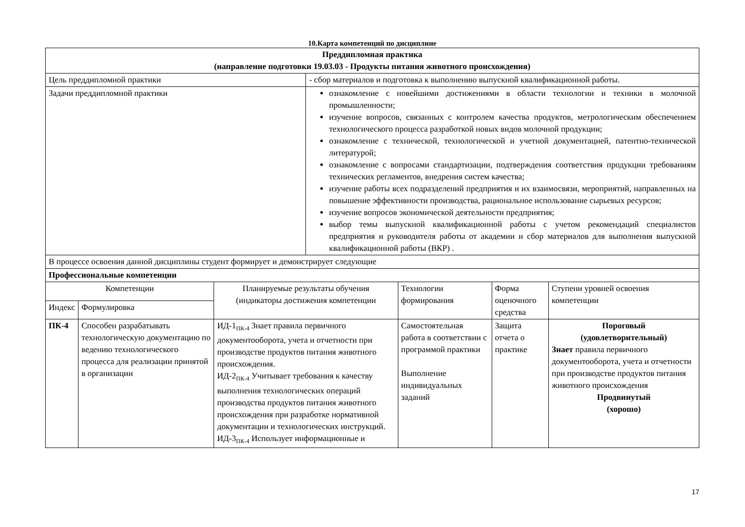10.Карта компетенций по дисциплине
| Преддипломная практика (направление подготовки 19.03.03 - Продукты питания животного происхождения) | | | | | | |
| Цель преддипломной практики | | | - сбор материалов и подготовка к выполнению выпускной квалификационной работы. | | | |
| Задачи преддипломной практики | | | ознакомление с новейшими достижениями в области технологии и техники в молочной промышленности; изучение вопросов, связанных с контролем качества продуктов, метрологическим обеспечением технологического процесса разработкой новых видов молочной продукции; ознакомление с технической, технологической и учетной документацией, патентно-технической литературой; ознакомление с вопросами стандартизации, подтверждения соответствия продукции требованиям технических регламентов, внедрения систем качества; изучение работы всех подразделений предприятия и их взаимосвязи, мероприятий, направленных на повышение эффективности производства, рациональное использование сырьевых ресурсов; изучение вопросов экономической деятельности предприятия; выбор темы выпускной квалификационной работы с учетом рекомендаций специалистов предприятия и руководителя работы от академии и сбор материалов для выполнения выпускной квалификационной работы (ВКР) . | | | |
| В процессе освоения данной дисциплины студент формирует и демонстрирует следующие | | | | | | |
| Профессиональные компетенции | | | | | | |
| Компетенции | | Планируемые результаты обучения (индикаторы достижения компетенции | | Технологии формирования | Форма оценочного средства | Ступени уровней освоения компетенции |
| Индекс | Формулировка | | | | | |
| ПК-4 | Способен разрабатывать технологическую документацию по ведению технологического процесса для реализации принятой в организации | ИД-1 ПК-4 Знает правила первичного документооборота, учета и отчетности при производстве продуктов питания животного происхождения. ИД-2 ПК-4 Учитывает требования к качеству выполнения технологических операций производства продуктов питания животного происхождения при разработке нормативной документации и технологических инструкций. ИД-3 ПК-4 Использует информационные и | | Самостоятельная работа в соответствии с программой практики Выполнение индивидуальных заданий | Защита отчета о практике | Пороговый (удовлетворительный) Знает правила первичного документооборота, учета и отчетности при производстве продуктов питания животного происхождения Продвинутый (хорошо) |
17